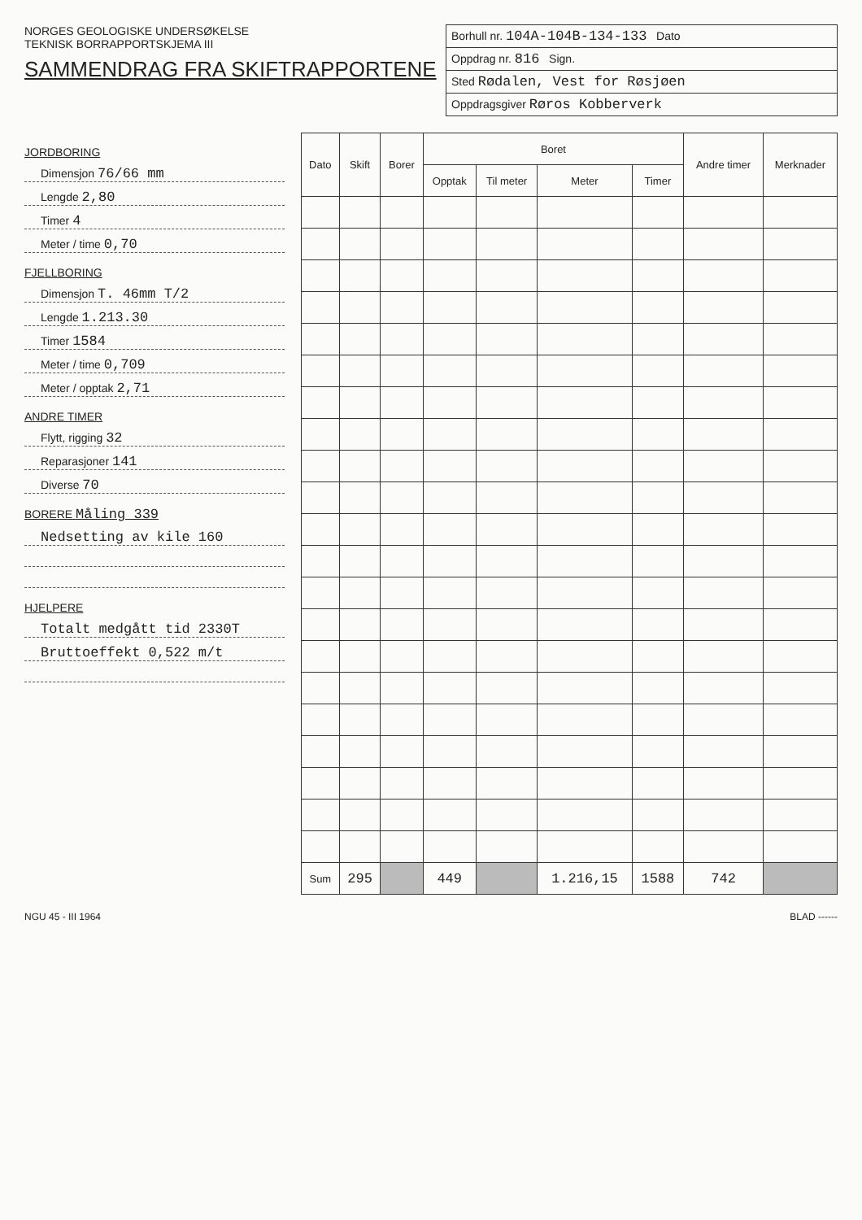NORGES GEOLOGISKE UNDERSØKELSE
TEKNISK BORRAPPORTSKJEMA III
SAMMENDRAG FRA SKIFTRAPPORTENE
Borhull nr. 104A-104B-134-133 Dato
Oppdrag nr. 816 Sign.
Sted Rødalen, Vest for Røsjøen
Oppdragsgiver Røros Kobberverk
JORDBORING
Dimensjon 76/66 mm
Lengde 2,80
Timer 4
Meter / time 0,70
FJELLBORING
Dimensjon T. 46mm T/2
Lengde 1.213.30
Timer 1584
Meter / time 0,709
Meter / opptak 2,71
ANDRE TIMER
Flytt, rigging 32
Reparasjoner 141
Diverse 70
BORERE Måling 339
Nedsetting av kile 160
HJELPERE
Totalt medgått tid 2330T
Bruttoeffekt 0,522 m/t
| Dato | Skift | Borer | Boret | | | | Andre timer | Merknader |
| --- | --- | --- | --- | --- | --- | --- | --- | --- |
| | | | Opptak | Til meter | Meter | Timer | | |
| Sum | 295 | | 449 | | 1.216,15 | 1588 | 742 | |
NGU 45 - III 1964 BLAD ------